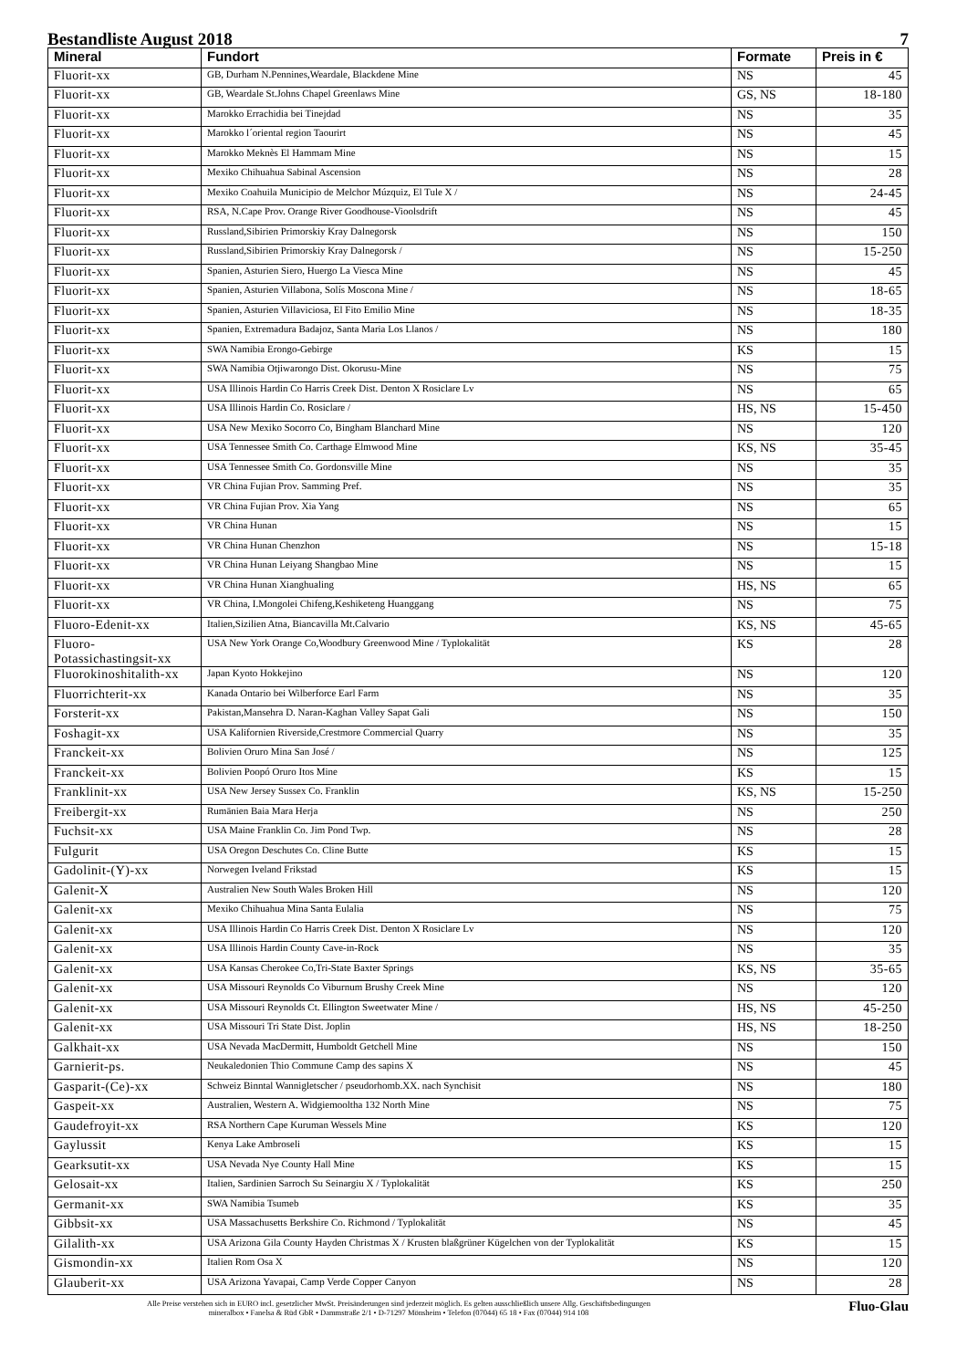Bestandliste August 2018 7
| Mineral | Fundort | Formate | Preis in € |
| --- | --- | --- | --- |
| Fluorit-xx | GB, Durham N.Pennines,Weardale, Blackdene Mine | NS | 45 |
| Fluorit-xx | GB, Weardale St.Johns Chapel Greenlaws Mine | GS, NS | 18-180 |
| Fluorit-xx | Marokko Errachidia bei Tinejdad | NS | 35 |
| Fluorit-xx | Marokko l´oriental region Taourirt | NS | 45 |
| Fluorit-xx | Marokko Meknès El Hammam Mine | NS | 15 |
| Fluorit-xx | Mexiko Chihuahua Sabinal Ascension | NS | 28 |
| Fluorit-xx | Mexiko Coahuila Municipio de Melchor Múzquiz, El Tule X / | NS | 24-45 |
| Fluorit-xx | RSA, N.Cape Prov. Orange River Goodhouse-Vioolsdrift | NS | 45 |
| Fluorit-xx | Russland,Sibirien Primorskiy Kray Dalnegorsk | NS | 150 |
| Fluorit-xx | Russland,Sibirien Primorskiy Kray Dalnegorsk / | NS | 15-250 |
| Fluorit-xx | Spanien, Asturien Siero, Huergo La Viesca Mine | NS | 45 |
| Fluorit-xx | Spanien, Asturien Villabona, Solís Moscona Mine / | NS | 18-65 |
| Fluorit-xx | Spanien, Asturien Villaviciosa, El Fito Emilio Mine | NS | 18-35 |
| Fluorit-xx | Spanien, Extremadura Badajoz, Santa Maria Los Llanos / | NS | 180 |
| Fluorit-xx | SWA Namibia Erongo-Gebirge | KS | 15 |
| Fluorit-xx | SWA Namibia Otjiwarongo Dist. Okorusu-Mine | NS | 75 |
| Fluorit-xx | USA Illinois Hardin Co Harris Creek Dist. Denton X Rosiclare Lv | NS | 65 |
| Fluorit-xx | USA Illinois Hardin Co. Rosiclare / | HS, NS | 15-450 |
| Fluorit-xx | USA New Mexiko Socorro Co, Bingham Blanchard Mine | NS | 120 |
| Fluorit-xx | USA Tennessee Smith Co. Carthage Elmwood Mine | KS, NS | 35-45 |
| Fluorit-xx | USA Tennessee Smith Co. Gordonsville Mine | NS | 35 |
| Fluorit-xx | VR China Fujian Prov. Samming Pref. | NS | 35 |
| Fluorit-xx | VR China Fujian Prov. Xia Yang | NS | 65 |
| Fluorit-xx | VR China Hunan | NS | 15 |
| Fluorit-xx | VR China Hunan Chenzhon | NS | 15-18 |
| Fluorit-xx | VR China Hunan Leiyang Shangbao Mine | NS | 15 |
| Fluorit-xx | VR China Hunan Xianghualing | HS, NS | 65 |
| Fluorit-xx | VR China, I.Mongolei Chifeng,Keshiketeng Huanggang | NS | 75 |
| Fluoro-Edenit-xx | Italien,Sizilien Atna, Biancavilla Mt.Calvario | KS, NS | 45-65 |
| Fluoro-Potassichastingsit-xx | USA New York Orange Co,Woodbury Greenwood Mine / Typlokalität | KS | 28 |
| Fluorokinoshitalith-xx | Japan Kyoto Hokkejino | NS | 120 |
| Fluorrichterit-xx | Kanada Ontario bei Wilberforce Earl Farm | NS | 35 |
| Forsterit-xx | Pakistan,Mansehra D. Naran-Kaghan Valley Sapat Gali | NS | 150 |
| Foshagit-xx | USA Kalifornien Riverside,Crestmore Commercial Quarry | NS | 35 |
| Franckeit-xx | Bolivien Oruro Mina San José / | NS | 125 |
| Franckeit-xx | Bolivien Poopó Oruro Itos Mine | KS | 15 |
| Franklinit-xx | USA New Jersey Sussex Co. Franklin | KS, NS | 15-250 |
| Freibergit-xx | Rumänien Baia Mara Herja | NS | 250 |
| Fuchsit-xx | USA Maine Franklin Co. Jim Pond Twp. | NS | 28 |
| Fulgurit | USA Oregon Deschutes Co. Cline Butte | KS | 15 |
| Gadolinit-(Y)-xx | Norwegen Iveland Frikstad | KS | 15 |
| Galenit-X | Australien New South Wales Broken Hill | NS | 120 |
| Galenit-xx | Mexiko Chihuahua Mina Santa Eulalia | NS | 75 |
| Galenit-xx | USA Illinois Hardin Co Harris Creek Dist. Denton X Rosiclare Lv | NS | 120 |
| Galenit-xx | USA Illinois Hardin County Cave-in-Rock | NS | 35 |
| Galenit-xx | USA Kansas Cherokee Co,Tri-State Baxter Springs | KS, NS | 35-65 |
| Galenit-xx | USA Missouri Reynolds Co Viburnum Brushy Creek Mine | NS | 120 |
| Galenit-xx | USA Missouri Reynolds Ct. Ellington Sweetwater Mine / | HS, NS | 45-250 |
| Galenit-xx | USA Missouri Tri State Dist. Joplin | HS, NS | 18-250 |
| Galkhait-xx | USA Nevada MacDermitt, Humboldt Getchell Mine | NS | 150 |
| Garnierit-ps. | Neukaledonien Thio Commune Camp des sapins X | NS | 45 |
| Gasparit-(Ce)-xx | Schweiz Binntal Wannigletscher / pseudorhomb.XX. nach Synchisit | NS | 180 |
| Gaspeit-xx | Australien, Western A. Widgiemooltha 132 North Mine | NS | 75 |
| Gaudefroyit-xx | RSA Northern Cape Kuruman Wessels Mine | KS | 120 |
| Gaylussit | Kenya Lake Ambroseli | KS | 15 |
| Gearksutit-xx | USA Nevada Nye County Hall Mine | KS | 15 |
| Gelosait-xx | Italien, Sardinien Sarroch Su Seinargiu X / Typlokalität | KS | 250 |
| Germanit-xx | SWA Namibia Tsumeb | KS | 35 |
| Gibbsit-xx | USA Massachusetts Berkshire Co. Richmond / Typlokalität | NS | 45 |
| Gilalith-xx | USA Arizona Gila County Hayden Christmas X / Krusten blaßgrüner Kügelchen von der Typlokalität | KS | 15 |
| Gismondin-xx | Italien Rom Osa X | NS | 120 |
| Glauberit-xx | USA Arizona Yavapai, Camp Verde Copper Canyon | NS | 28 |
Alle Preise verstehen sich in EURO incl. gesetzlicher MwSt. Preisänderungen sind jederzeit möglich. Es gelten ausschließlich unsere Allg. Geschäftsbedingungen
mineralbox • Fanelsa & Rüd GbR • Dammstraße 2/1 • D-71297 Mönsheim • Telefon (07044) 65 18 • Fax (07044) 914 108
Fluo-Glau